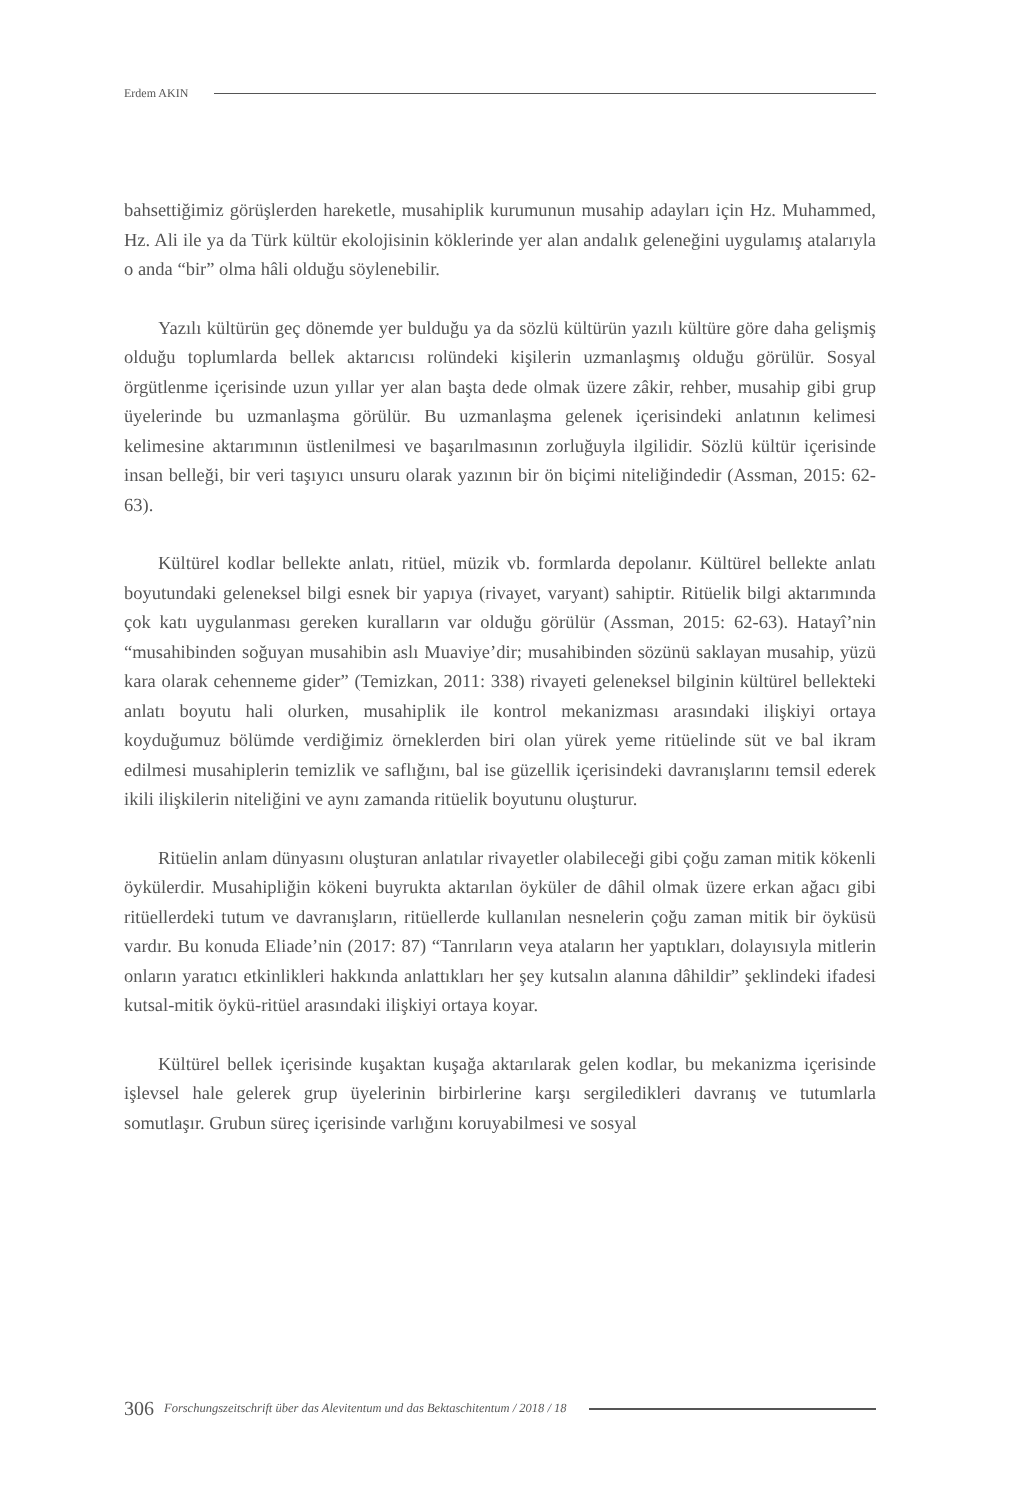Erdem AKIN
bahsettiğimiz görüşlerden hareketle, musahiplik kurumunun musahip adayları için Hz. Muhammed, Hz. Ali ile ya da Türk kültür ekolojisinin köklerinde yer alan andalık geleneğini uygulamış atalarıyla o anda “bir” olma hâli olduğu söylenebilir.
Yazılı kültürün geç dönemde yer bulduğu ya da sözlü kültürün yazılı kültüre göre daha gelişmiş olduğu toplumlarda bellek aktarıcısı rolündeki kişilerin uzmanlaşmış olduğu görülür. Sosyal örgütlenme içerisinde uzun yıllar yer alan başta dede olmak üzere zâkir, rehber, musahip gibi grup üyelerinde bu uzmanlaşma görülür. Bu uzmanlaşma gelenek içerisindeki anlatının kelimesi kelimesine aktarımının üstlenilmesi ve başarılmasının zorluğuyla ilgilidir. Sözlü kültür içerisinde insan belleği, bir veri taşıyıcı unsuru olarak yazının bir ön biçimi niteliğindedir (Assman, 2015: 62-63).
Kültürel kodlar bellekte anlatı, ritüel, müzik vb. formlarda depolanır. Kültürel bellekte anlatı boyutundaki geleneksel bilgi esnek bir yapıya (rivayet, varyant) sahiptir. Ritüelik bilgi aktarımında çok katı uygulanması gereken kuralların var olduğu görülür (Assman, 2015: 62-63). Hatayî’nin “musahibinden soğuyan musahibin aslı Muaviye’dir; musahibinden sözünü saklayan musahip, yüzü kara olarak cehenneme gider” (Temizkan, 2011: 338) rivayeti geleneksel bilginin kültürel bellekteki anlatı boyutu hali olurken, musahiplik ile kontrol mekanizması arasındaki ilişkiyi ortaya koyduğumuz bölümde verdiğimiz örneklerden biri olan yürek yeme ritüelinde süt ve bal ikram edilmesi musahiplerin temizlik ve saflığını, bal ise güzellik içerisindeki davranışlarını temsil ederek ikili ilişkilerin niteliğini ve aynı zamanda ritüelik boyutunu oluşturur.
Ritüelin anlam dünyasını oluşturan anlatılar rivayetler olabileceği gibi çoğu zaman mitik kökenli öykülerdir. Musahipliğin kökeni buyrukta aktarılan öyküler de dâhil olmak üzere erkan ağacı gibi ritüellerdeki tutum ve davranışların, ritüellerde kullanılan nesnelerin çoğu zaman mitik bir öyküsü vardır. Bu konuda Eliade’nin (2017: 87) “Tanrıların veya ataların her yaptıkları, dolayısıyla mitlerin onların yaratıcı etkinlikleri hakkında anlattıkları her şey kutsalın alanına dâhildir” şeklindeki ifadesi kutsal-mitik öykü-ritüel arasındaki ilişkiyi ortaya koyar.
Kültürel bellek içerisinde kuşaktan kuşağa aktarılarak gelen kodlar, bu mekanizma içerisinde işlevsel hale gelerek grup üyelerinin birbirlerine karşı sergiledikleri davranış ve tutumlarla somutlaşır. Grubun süreç içerisinde varlığını koruyabilmesi ve sosyal
306 Forschungszeitschrift über das Alevitentum und das Bektaschitentum / 2018 / 18